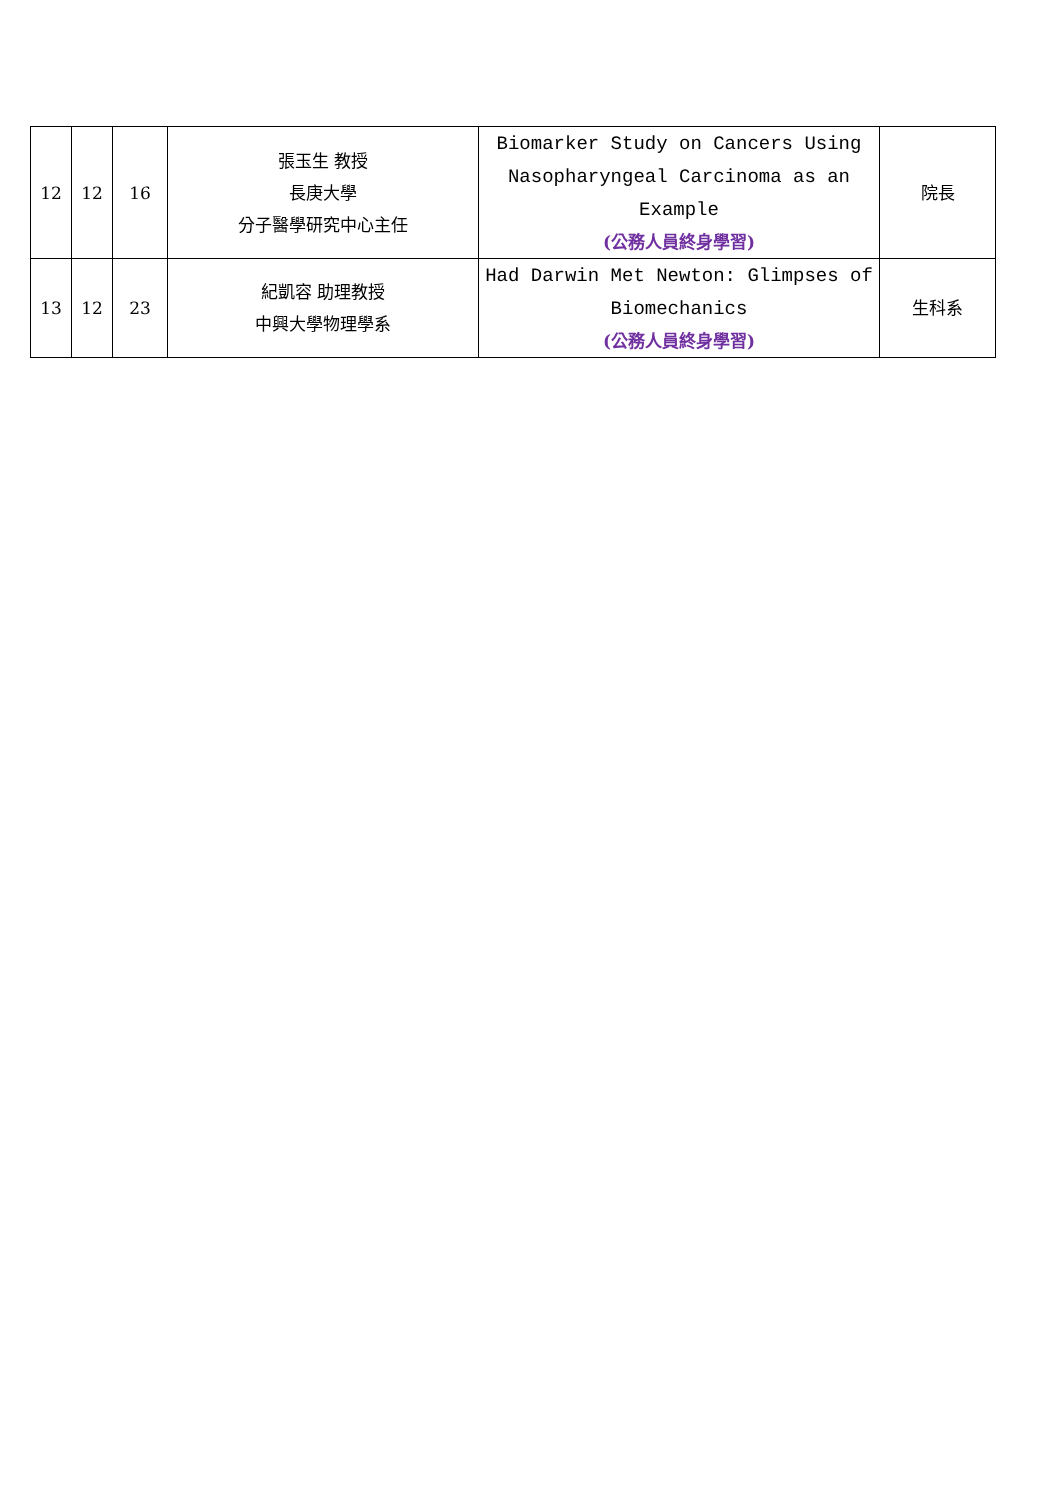| 12 | 12 | 16 | 張玉生 教授 長庚大學 分子醫學研究中心主任 | Biomarker Study on Cancers Using Nasopharyngeal Carcinoma as an Example (公務人員終身學習) | 院長 |
| 13 | 12 | 23 | 紀凱容 助理教授 中興大學物理學系 | Had Darwin Met Newton: Glimpses of Biomechanics (公務人員終身學習) | 生科系 |